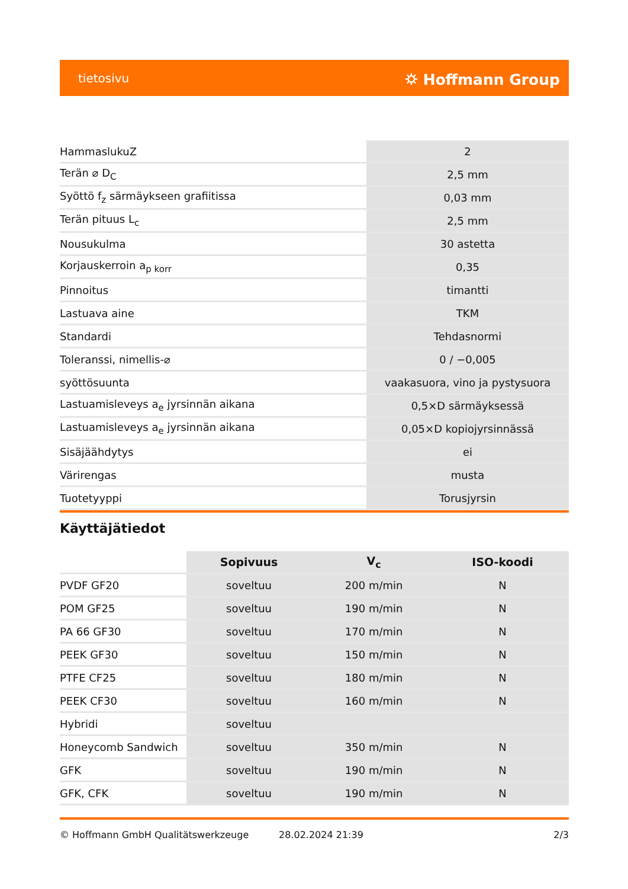tietosivu ⛭ Hoffmann Group
| HammaslukuZ | 2 |
| Terän ⌀ D<sub>C</sub> | 2,5 mm |
| Syöttö f<sub>z</sub> särmäykseen grafiitissa | 0,03 mm |
| Terän pituus L<sub>c</sub> | 2,5 mm |
| Nousukulma | 30 astetta |
| Korjauskerroin a<sub>p korr</sub> | 0,35 |
| Pinnoitus | timantti |
| Lastuava aine | TKM |
| Standardi | Tehdasnormi |
| Toleranssi, nimellis-⌀ | 0 / −0,005 |
| syöttösuunta | vaakasuora, vino ja pystysuora |
| Lastuamisleveys a<sub>e</sub> jyrsinnän aikana | 0,5×D särmäyksessä |
| Lastuamisleveys a<sub>e</sub> jyrsinnän aikana | 0,05×D kopiojyrsinnässä |
| Sisäjäähdytys | ei |
| Värirengas | musta |
| Tuotetyyppi | Torusjyrsin |
Käyttäjätiedot
| | Sopivuus | V<sub>c</sub> | ISO-koodi |
| PVDF GF20 | soveltuu | 200 m/min | N |
| POM GF25 | soveltuu | 190 m/min | N |
| PA 66 GF30 | soveltuu | 170 m/min | N |
| PEEK GF30 | soveltuu | 150 m/min | N |
| PTFE CF25 | soveltuu | 180 m/min | N |
| PEEK CF30 | soveltuu | 160 m/min | N |
| Hybridi | soveltuu | | |
| Honeycomb Sandwich | soveltuu | 350 m/min | N |
| GFK | soveltuu | 190 m/min | N |
| GFK, CFK | soveltuu | 190 m/min | N |
© Hoffmann GmbH Qualitätswerkzeuge 28.02.2024 21:39 2/3